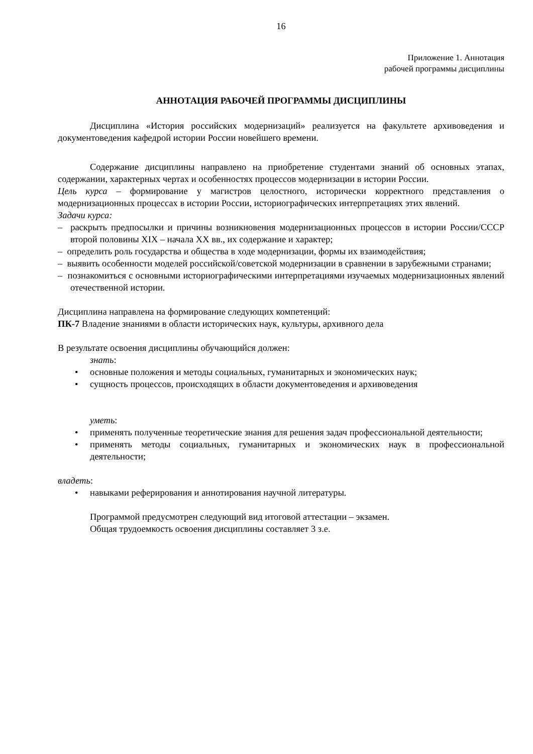16
Приложение 1. Аннотация
рабочей программы дисциплины
АННОТАЦИЯ РАБОЧЕЙ ПРОГРАММЫ ДИСЦИПЛИНЫ
Дисциплина «История российских модернизаций» реализуется на факультете архивоведения и документоведения кафедрой истории России новейшего времени.
Содержание дисциплины направлено на приобретение студентами знаний об основных этапах, содержании, характерных чертах и особенностях процессов модернизации в истории России.
Цель курса – формирование у магистров целостного, исторически корректного представления о модернизационных процессах в истории России, историографических интерпретациях этих явлений.
Задачи курса:
– раскрыть предпосылки и причины возникновения модернизационных процессов в истории России/СССР второй половины XIX – начала XX вв., их содержание и характер;
– определить роль государства и общества в ходе модернизации, формы их взаимодействия;
– выявить особенности моделей российской/советской модернизации в сравнении в зарубежными странами;
– познакомиться с основными историографическими интерпретациями изучаемых модернизационных явлений отечественной истории.
Дисциплина направлена на формирование следующих компетенций:
ПК-7 Владение знаниями в области исторических наук, культуры, архивного дела
В результате освоения дисциплины обучающийся должен:
знать:
• основные положения и методы социальных, гуманитарных и экономических наук;
• сущность процессов, происходящих в области документоведения и архивоведения
уметь:
• применять полученные теоретические знания для решения задач профессиональной деятельности;
• применять методы социальных, гуманитарных и экономических наук в профессиональной деятельности;
владеть:
• навыками реферирования и аннотирования научной литературы.
Программой предусмотрен следующий вид итоговой аттестации – экзамен.
Общая трудоемкость освоения дисциплины составляет 3 з.е.